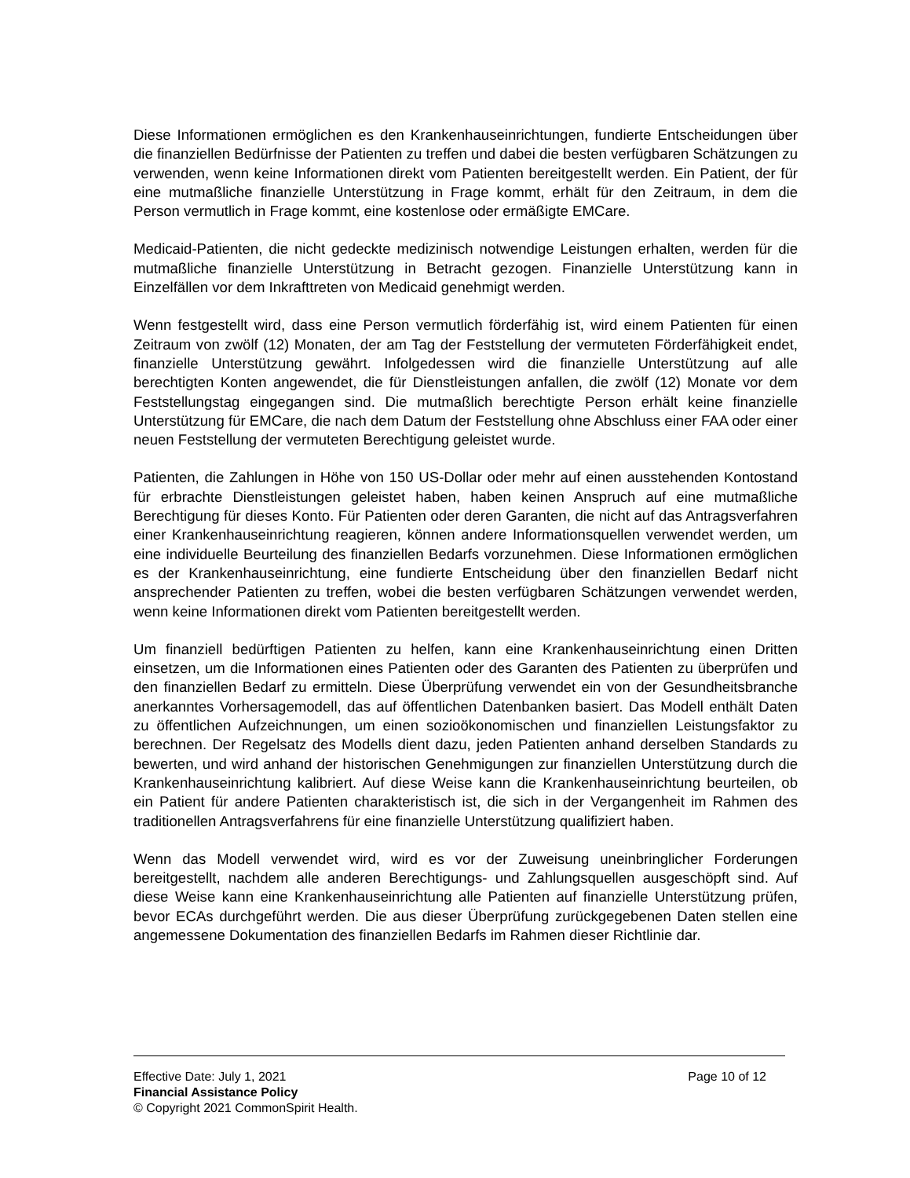Diese Informationen ermöglichen es den Krankenhauseinrichtungen, fundierte Entscheidungen über die finanziellen Bedürfnisse der Patienten zu treffen und dabei die besten verfügbaren Schätzungen zu verwenden, wenn keine Informationen direkt vom Patienten bereitgestellt werden. Ein Patient, der für eine mutmaßliche finanzielle Unterstützung in Frage kommt, erhält für den Zeitraum, in dem die Person vermutlich in Frage kommt, eine kostenlose oder ermäßigte EMCare.
Medicaid-Patienten, die nicht gedeckte medizinisch notwendige Leistungen erhalten, werden für die mutmaßliche finanzielle Unterstützung in Betracht gezogen. Finanzielle Unterstützung kann in Einzelfällen vor dem Inkrafttreten von Medicaid genehmigt werden.
Wenn festgestellt wird, dass eine Person vermutlich förderfähig ist, wird einem Patienten für einen Zeitraum von zwölf (12) Monaten, der am Tag der Feststellung der vermuteten Förderfähigkeit endet, finanzielle Unterstützung gewährt. Infolgedessen wird die finanzielle Unterstützung auf alle berechtigten Konten angewendet, die für Dienstleistungen anfallen, die zwölf (12) Monate vor dem Feststellungstag eingegangen sind. Die mutmaßlich berechtigte Person erhält keine finanzielle Unterstützung für EMCare, die nach dem Datum der Feststellung ohne Abschluss einer FAA oder einer neuen Feststellung der vermuteten Berechtigung geleistet wurde.
Patienten, die Zahlungen in Höhe von 150 US-Dollar oder mehr auf einen ausstehenden Kontostand für erbrachte Dienstleistungen geleistet haben, haben keinen Anspruch auf eine mutmaßliche Berechtigung für dieses Konto. Für Patienten oder deren Garanten, die nicht auf das Antragsverfahren einer Krankenhauseinrichtung reagieren, können andere Informationsquellen verwendet werden, um eine individuelle Beurteilung des finanziellen Bedarfs vorzunehmen. Diese Informationen ermöglichen es der Krankenhauseinrichtung, eine fundierte Entscheidung über den finanziellen Bedarf nicht ansprechender Patienten zu treffen, wobei die besten verfügbaren Schätzungen verwendet werden, wenn keine Informationen direkt vom Patienten bereitgestellt werden.
Um finanziell bedürftigen Patienten zu helfen, kann eine Krankenhauseinrichtung einen Dritten einsetzen, um die Informationen eines Patienten oder des Garanten des Patienten zu überprüfen und den finanziellen Bedarf zu ermitteln. Diese Überprüfung verwendet ein von der Gesundheitsbranche anerkanntes Vorhersagemodell, das auf öffentlichen Datenbanken basiert. Das Modell enthält Daten zu öffentlichen Aufzeichnungen, um einen sozioökonomischen und finanziellen Leistungsfaktor zu berechnen. Der Regelsatz des Modells dient dazu, jeden Patienten anhand derselben Standards zu bewerten, und wird anhand der historischen Genehmigungen zur finanziellen Unterstützung durch die Krankenhauseinrichtung kalibriert. Auf diese Weise kann die Krankenhauseinrichtung beurteilen, ob ein Patient für andere Patienten charakteristisch ist, die sich in der Vergangenheit im Rahmen des traditionellen Antragsverfahrens für eine finanzielle Unterstützung qualifiziert haben.
Wenn das Modell verwendet wird, wird es vor der Zuweisung uneinbringlicher Forderungen bereitgestellt, nachdem alle anderen Berechtigungs- und Zahlungsquellen ausgeschöpft sind. Auf diese Weise kann eine Krankenhauseinrichtung alle Patienten auf finanzielle Unterstützung prüfen, bevor ECAs durchgeführt werden. Die aus dieser Überprüfung zurückgegebenen Daten stellen eine angemessene Dokumentation des finanziellen Bedarfs im Rahmen dieser Richtlinie dar.
Effective Date: July 1, 2021 Page 10 of 12
Financial Assistance Policy
© Copyright 2021 CommonSpirit Health.